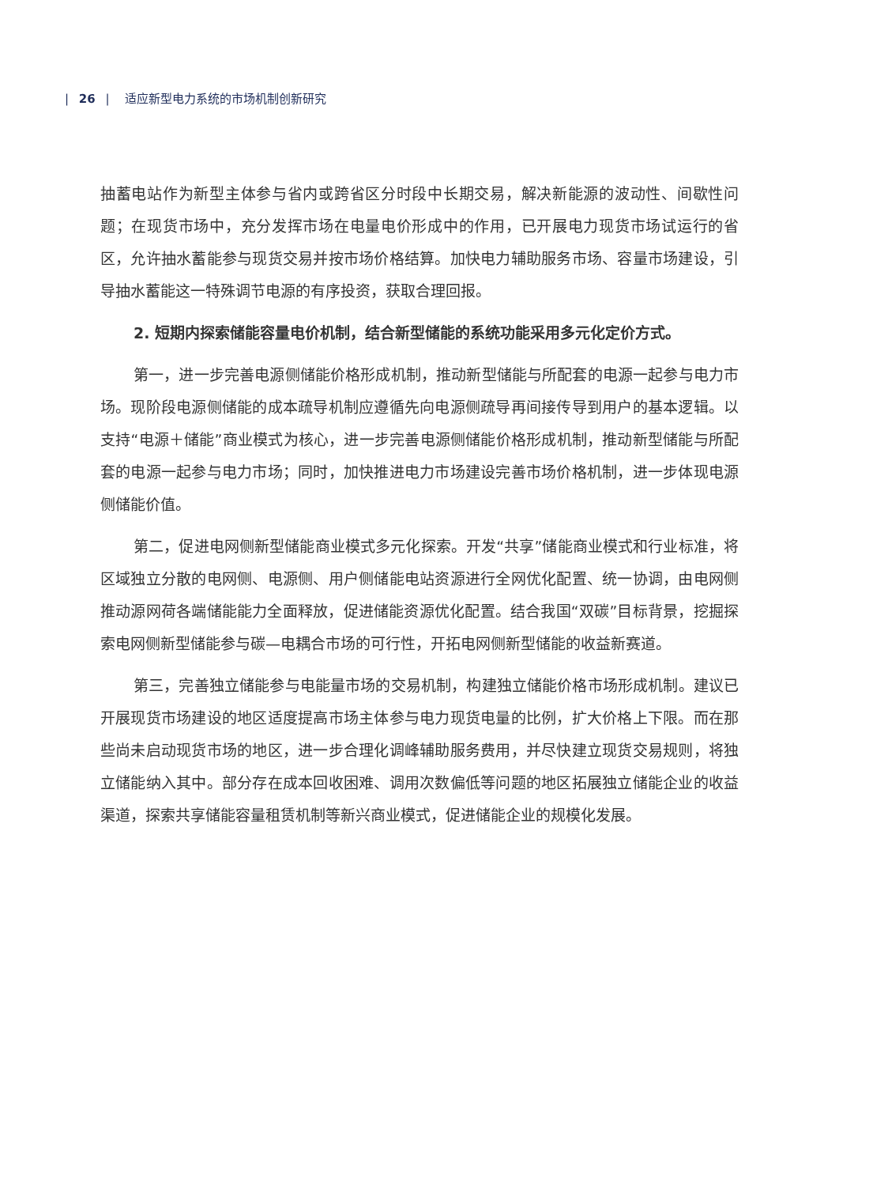| 26 | 适应新型电力系统的市场机制创新研究
抽蓄电站作为新型主体参与省内或跨省区分时段中长期交易，解决新能源的波动性、间歇性问题；在现货市场中，充分发挥市场在电量电价形成中的作用，已开展电力现货市场试运行的省区，允许抽水蓄能参与现货交易并按市场价格结算。加快电力辅助服务市场、容量市场建设，引导抽水蓄能这一特殊调节电源的有序投资，获取合理回报。
2. 短期内探索储能容量电价机制，结合新型储能的系统功能采用多元化定价方式。
第一，进一步完善电源侧储能价格形成机制，推动新型储能与所配套的电源一起参与电力市场。现阶段电源侧储能的成本疏导机制应遵循先向电源侧疏导再间接传导到用户的基本逻辑。以支持“电源＋储能”商业模式为核心，进一步完善电源侧储能价格形成机制，推动新型储能与所配套的电源一起参与电力市场；同时，加快推进电力市场建设完善市场价格机制，进一步体现电源侧储能价值。
第二，促进电网侧新型储能商业模式多元化探索。开发“共享”储能商业模式和行业标准，将区域独立分散的电网侧、电源侧、用户侧储能电站资源进行全网优化配置、统一协调，由电网侧推动源网荷各端储能能力全面释放，促进储能资源优化配置。结合我国“双碳”目标背景，挖掘探索电网侧新型储能参与碳—电耦合市场的可行性，开拓电网侧新型储能的收益新赛道。
第三，完善独立储能参与电能量市场的交易机制，构建独立储能价格市场形成机制。建议已开展现货市场建设的地区适度提高市场主体参与电力现货电量的比例，扩大价格上下限。而在那些尚未启动现货市场的地区，进一步合理化调峰辅助服务费用，并尽快建立现货交易规则，将独立储能纳入其中。部分存在成本回收困难、调用次数偏低等问题的地区拓展独立储能企业的收益渠道，探索共享储能容量租赁机制等新兴商业模式，促进储能企业的规模化发展。